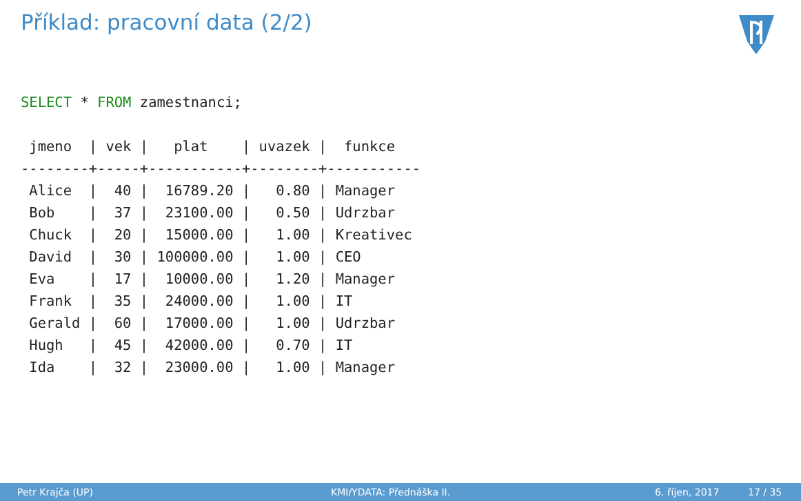Příklad: pracovní data (2/2)
SELECT * FROM zamestnanci;

 jmeno  | vek |   plat    | uvazek |  funkce
--------+-----+-----------+--------+-----------
 Alice  |  40 |  16789.20 |   0.80 | Manager
 Bob    |  37 |  23100.00 |   0.50 | Udrzbar
 Chuck  |  20 |  15000.00 |   1.00 | Kreativec
 David  |  30 | 100000.00 |   1.00 | CEO
 Eva    |  17 |  10000.00 |   1.20 | Manager
 Frank  |  35 |  24000.00 |   1.00 | IT
 Gerald |  60 |  17000.00 |   1.00 | Udrzbar
 Hugh   |  45 |  42000.00 |   0.70 | IT
 Ida    |  32 |  23000.00 |   1.00 | Manager
Petr Krajča (UP) KMI/YDATA: Přednáška II. 6. říjen, 2017 17 / 35